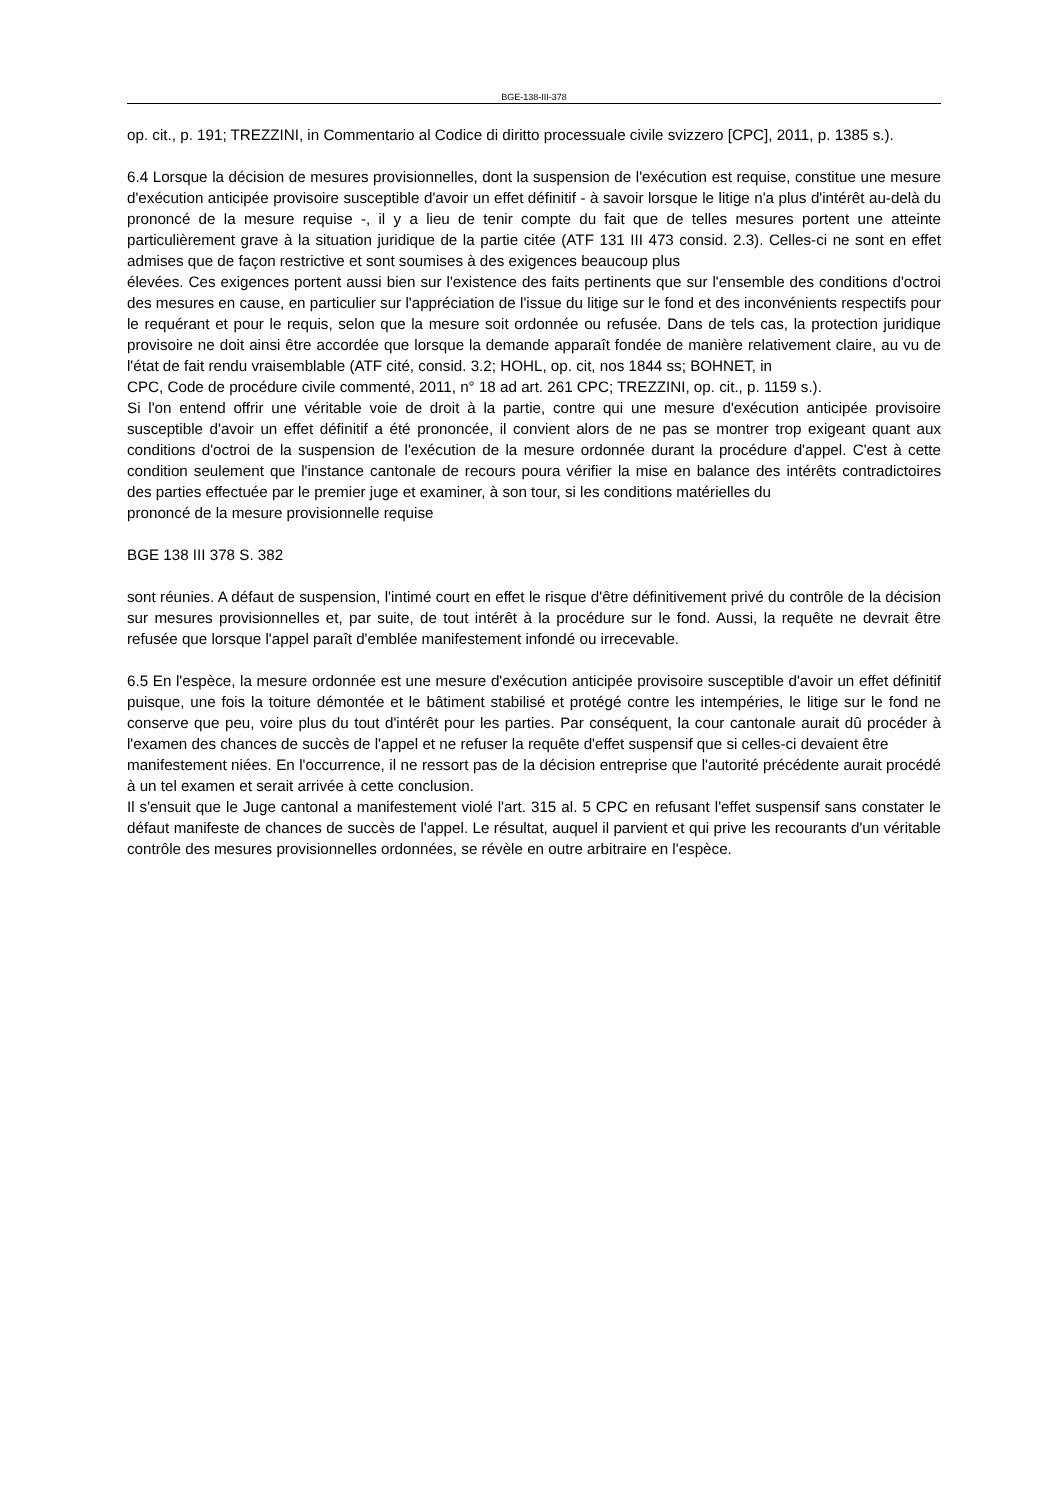BGE-138-III-378
op. cit., p. 191; TREZZINI, in Commentario al Codice di diritto processuale civile svizzero [CPC], 2011, p. 1385 s.).
6.4 Lorsque la décision de mesures provisionnelles, dont la suspension de l'exécution est requise, constitue une mesure d'exécution anticipée provisoire susceptible d'avoir un effet définitif - à savoir lorsque le litige n'a plus d'intérêt au-delà du prononcé de la mesure requise -, il y a lieu de tenir compte du fait que de telles mesures portent une atteinte particulièrement grave à la situation juridique de la partie citée (ATF 131 III 473 consid. 2.3). Celles-ci ne sont en effet admises que de façon restrictive et sont soumises à des exigences beaucoup plus
élevées. Ces exigences portent aussi bien sur l'existence des faits pertinents que sur l'ensemble des conditions d'octroi des mesures en cause, en particulier sur l'appréciation de l'issue du litige sur le fond et des inconvénients respectifs pour le requérant et pour le requis, selon que la mesure soit ordonnée ou refusée. Dans de tels cas, la protection juridique provisoire ne doit ainsi être accordée que lorsque la demande apparaît fondée de manière relativement claire, au vu de l'état de fait rendu vraisemblable (ATF cité, consid. 3.2; HOHL, op. cit, nos 1844 ss; BOHNET, in
CPC, Code de procédure civile commenté, 2011, n° 18 ad art. 261 CPC; TREZZINI, op. cit., p. 1159 s.).
Si l'on entend offrir une véritable voie de droit à la partie, contre qui une mesure d'exécution anticipée provisoire susceptible d'avoir un effet définitif a été prononcée, il convient alors de ne pas se montrer trop exigeant quant aux conditions d'octroi de la suspension de l'exécution de la mesure ordonnée durant la procédure d'appel. C'est à cette condition seulement que l'instance cantonale de recours poura vérifier la mise en balance des intérêts contradictoires des parties effectuée par le premier juge et examiner, à son tour, si les conditions matérielles du
prononcé de la mesure provisionnelle requise
BGE 138 III 378 S. 382
sont réunies. A défaut de suspension, l'intimé court en effet le risque d'être définitivement privé du contrôle de la décision sur mesures provisionnelles et, par suite, de tout intérêt à la procédure sur le fond. Aussi, la requête ne devrait être refusée que lorsque l'appel paraît d'emblée manifestement infondé ou irrecevable.
6.5 En l'espèce, la mesure ordonnée est une mesure d'exécution anticipée provisoire susceptible d'avoir un effet définitif puisque, une fois la toiture démontée et le bâtiment stabilisé et protégé contre les intempéries, le litige sur le fond ne conserve que peu, voire plus du tout d'intérêt pour les parties. Par conséquent, la cour cantonale aurait dû procéder à l'examen des chances de succès de l'appel et ne refuser la requête d'effet suspensif que si celles-ci devaient être
manifestement niées. En l'occurrence, il ne ressort pas de la décision entreprise que l'autorité précédente aurait procédé à un tel examen et serait arrivée à cette conclusion.
Il s'ensuit que le Juge cantonal a manifestement violé l'art. 315 al. 5 CPC en refusant l'effet suspensif sans constater le défaut manifeste de chances de succès de l'appel. Le résultat, auquel il parvient et qui prive les recourants d'un véritable contrôle des mesures provisionnelles ordonnées, se révèle en outre arbitraire en l'espèce.